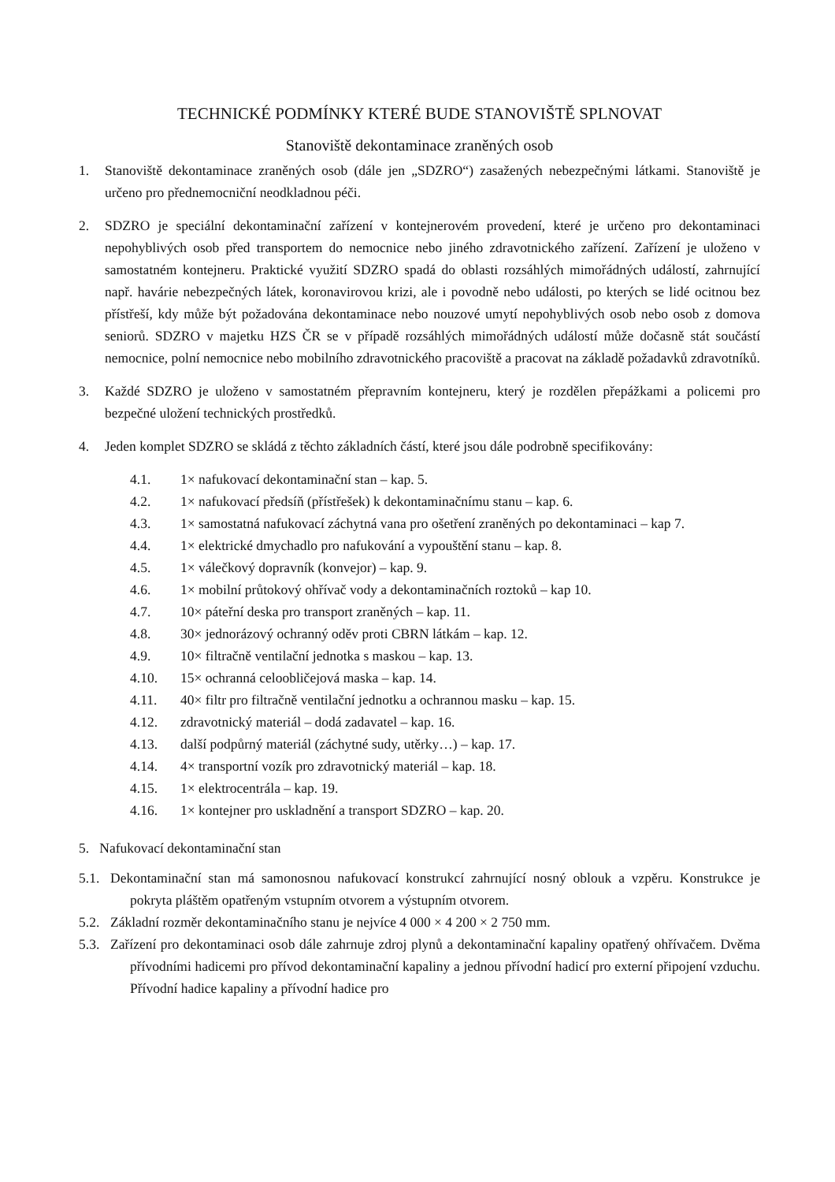TECHNICKÉ PODMÍNKY KTERÉ BUDE STANOVIŠTĚ SPLNOVAT
Stanoviště dekontaminace zraněných osob
1. Stanoviště dekontaminace zraněných osob (dále jen „SDZRO“) zasažených nebezpečnými látkami. Stanoviště je určeno pro přednemocniční neodkladnou péči.
2. SDZRO je speciální dekontaminační zařízení v kontejnerovém provedení, které je určeno pro dekontaminaci nepohyblivých osob před transportem do nemocnice nebo jiného zdravotnického zařízení. Zařízení je uloženo v samostatném kontejneru. Praktické využití SDZRO spadá do oblasti rozsáhlých mimořádných událostí, zahrnující např. havárie nebezpečných látek, koronavirovou krizi, ale i povodně nebo události, po kterých se lidé ocitnou bez přístřeší, kdy může být požadována dekontaminace nebo nouzové umytí nepohyblivých osob nebo osob z domova seniorů. SDZRO v majetku HZS ČR se v případě rozsáhlých mimořádných událostí může dočasně stát součástí nemocnice, polní nemocnice nebo mobilního zdravotnického pracoviště a pracovat na základě požadavků zdravotníků.
3. Každé SDZRO je uloženo v samostatném přepravním kontejneru, který je rozdělen přepážkami a policemi pro bezpečné uložení technických prostředků.
4. Jeden komplet SDZRO se skládá z těchto základních částí, které jsou dále podrobně specifikovány:
4.1. 1× nafukovací dekontaminační stan – kap. 5.
4.2. 1× nafukovací předsíň (přístřešek) k dekontaminačnímu stanu – kap. 6.
4.3. 1× samostatná nafukovací záchytná vana pro ošetření zraněných po dekontaminaci – kap 7.
4.4. 1× elektrické dmychadlo pro nafukování a vypouštění stanu – kap. 8.
4.5. 1× válečkový dopravník (konvejor) – kap. 9.
4.6. 1× mobilní průtokový ohřívač vody a dekontaminačních roztoků – kap 10.
4.7. 10× páteřní deska pro transport zraněných – kap. 11.
4.8. 30× jednorázový ochranný oděv proti CBRN látkám – kap. 12.
4.9. 10× filtračně ventilační jednotka s maskou – kap. 13.
4.10. 15× ochranná celoobličejová maska – kap. 14.
4.11. 40× filtr pro filtračně ventilační jednotku a ochrannou masku – kap. 15.
4.12. zdravotnický materiál – dodá zadavatel – kap. 16.
4.13. další podpůrný materiál (záchytné sudy, utěrky…) – kap. 17.
4.14. 4× transportní vozík pro zdravotnický materiál – kap. 18.
4.15. 1× elektrocentrála – kap. 19.
4.16. 1× kontejner pro uskladnění a transport SDZRO – kap. 20.
5. Nafukovací dekontaminační stan
5.1. Dekontaminační stan má samonosnou nafukovací konstrukcí zahrnující nosný oblouk a vzpěru. Konstrukce je pokryta pláštěm opatřeným vstupním otvorem a výstupním otvorem.
5.2. Základní rozměr dekontaminačního stanu je nejvíce 4 000 × 4 200 × 2 750 mm.
5.3. Zařízení pro dekontaminaci osob dále zahrnuje zdroj plynů a dekontaminační kapaliny opatřený ohřívačem. Dvěma přívodními hadicemi pro přívod dekontaminační kapaliny a jednou přívodní hadicí pro externí připojení vzduchu. Přívodní hadice kapaliny a přívodní hadice pro